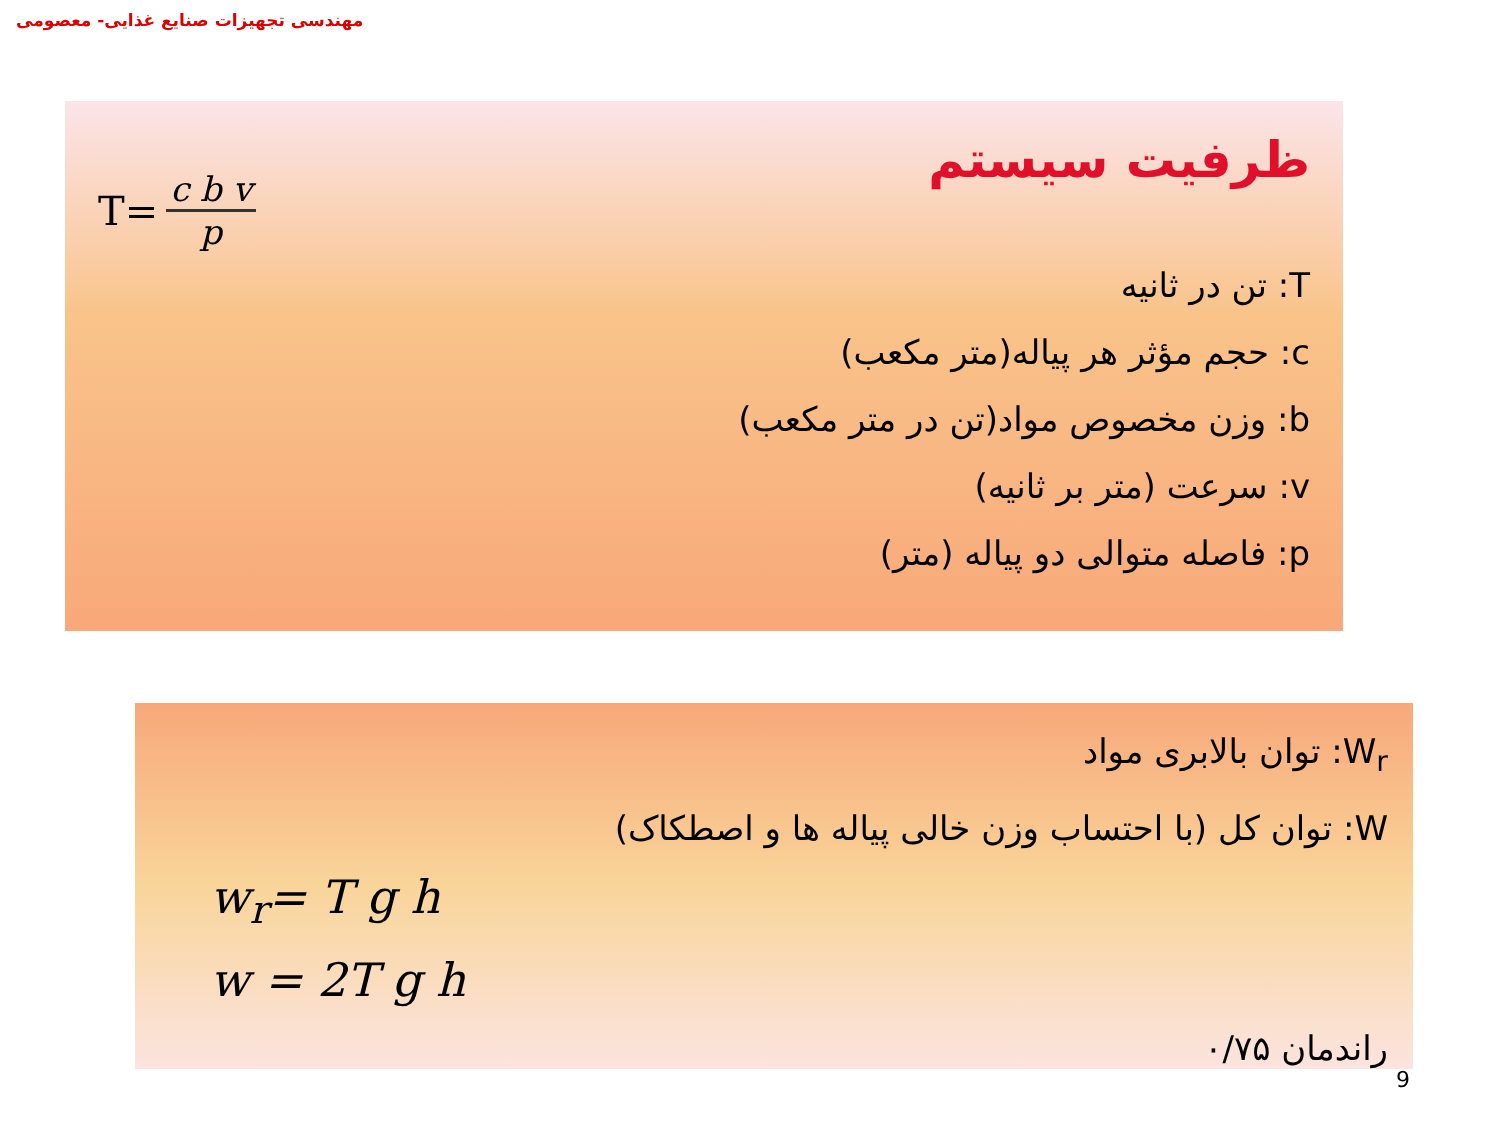مهندسی تجهیزات صنایع غذایی- معصومی
ظرفیت سیستم
T= c b v p
T: تن در ثانیه
c: حجم مؤثر هر پیاله(متر مکعب)
b: وزن مخصوص مواد(تن در متر مکعب)
v: سرعت (متر بر ثانیه)
p: فاصله متوالی دو پیاله (متر)
W<sub>r</sub>: توان بالابری مواد
W: توان کل (با احتساب وزن خالی پیاله ها و اصطکاک)
w<sub>r</sub>= T g h
w = 2T g h
راندمان ۰/۷۵
9